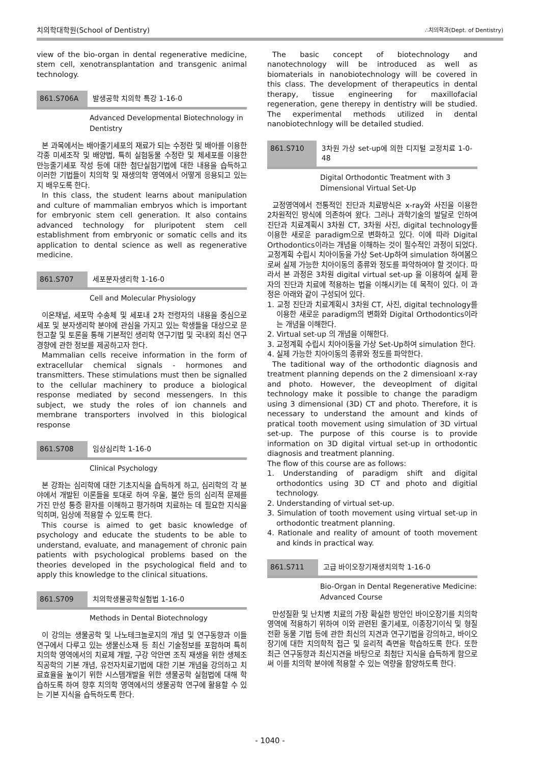치의학대학원(School of Dentistry) ∴치의학과(Dept. of Dentistry)
view of the bio-organ in dental regenerative medicine, stem cell, xenotransplantation and transgenic animal technology.
861.S706A 발생공학 치의학 특강 1-16-0
Advanced Developmental Biotechnology in Dentistry
본 과목에서는 배아줄기세포의 재료가 되는 수정란 및 배아를 이용한 각종 미세조작 및 배양법, 특히 실험동물 수정란 및 체세포를 이용한 만능줄기세포 작성 등에 대한 첨단실험기법에 대한 내용을 습득하고 이러한 기법들이 치의학 및 재생의학 영역에서 어떻게 응용되고 있는 지 배우도록 한다.
In this class, the student learns about manipulation and culture of mammalian embryos which is important for embryonic stem cell generation. It also contains advanced technology for pluripotent stem cell establishment from embryonic or somatic cells and its application to dental science as well as regenerative medicine.
861.S707 세포분자생리학 1-16-0
Cell and Molecular Physiology
이온채널, 세포막 수송체 및 세포내 2차 전령자의 내용을 중심으로 세포 및 분자생리학 분야에 관심을 가지고 있는 학생들을 대상으로 문헌고찰 및 토론을 통해 기본적인 생리학 연구기법 및 국내외 최신 연구경향에 관한 정보를 제공하고자 한다.
Mammalian cells receive information in the form of extracellular chemical signals - hormones and transmitters. These stimulations must then be signalled to the cellular machinery to produce a biological response mediated by second messengers. In this subject, we study the roles of ion channels and membrane transporters involved in this biological response
861.S708 임상심리학 1-16-0
Clinical Psychology
본 강좌는 심리학에 대한 기초지식을 습득하게 하고, 심리학의 각 분야에서 개발된 이론들을 토대로 하여 우울, 불안 등의 심리적 문제를 가진 만성 통증 환자를 이해하고 평가하며 치료하는 데 필요한 지식을 익히며, 임상에 적용할 수 있도록 한다.
This course is aimed to get basic knowledge of psychology and educate the students to be able to understand, evaluate, and management of chronic pain patients with psychological problems based on the theories developed in the psychological field and to apply this knowledge to the clinical situations.
861.S709 치의학생물공학실험법 1-16-0
Methods in Dental Biotechnology
이 강의는 생물공학 및 나노테크놀로지의 개념 및 연구동향과 이들 연구에서 다루고 있는 생물신소재 등 최신 기술정보를 포함하며 특히 치의학 영역에서의 치료제 개발, 구강 악안면 조직 재생을 위한 생체조직공학의 기본 개념, 유전자치료기법에 대한 기본 개념을 강의하고 치료효율을 높이기 위한 시스템개발을 위한 생물공학 실험법에 대해 학습하도록 하여 향후 치의학 영역에서의 생물공학 연구에 활용할 수 있는 기본 지식을 습득하도록 한다.
The basic concept of biotechnology and nanotechnology will be introduced as well as biomaterials in nanobiotechnology will be covered in this class. The development of therapeutics in dental therapy, tissue engineering for maxillofacial regeneration, gene therepy in dentistry will be studied. The experimental methods utilized in dental nanobiotechnlogy will be detailed studied.
861.S710 3차원 가상 set-up에 의한 디지털 교정치료 1-0-48
Digital Orthodontic Treatment with 3 Dimensional Virtual Set-Up
교정영역에서 전통적인 진단과 치료방식은 x-ray와 사진을 이용한 2차원적인 방식에 의존하여 왔다. 그러나 과학기술의 발달로 인하여 진단과 치료계획시 3차원 CT, 3차원 사진, digital technology를 이용한 새로운 paradigm으로 변화하고 있다. 이에 따라 Digital Orthodontics이라는 개념을 이해하는 것이 필수적인 과정이 되었다. 교정계획 수립시 치아이동을 가상 Set-Up하여 simulation 하여봄으로써 실제 가능한 치아이동의 종류와 정도를 파악하여야 할 것이다. 따라서 본 과정은 3차원 digital virtual set-up 을 이용하여 실제 환자의 진단과 치료에 적용하는 법을 이해시키는 데 목적이 있다. 이 과정은 아래와 같이 구성되어 있다.
1. 교정 진단과 치료계획시 3차원 CT, 사진, digital technology를 이용한 새로운 paradigm의 변화와 Digital Orthodontics이라는 개념을 이해한다.
2. Virtual set-up 의 개념을 이해한다.
3. 교정계획 수립시 치아이동을 가상 Set-Up하여 simulation 한다.
4. 실제 가능한 치아이동의 종류와 정도를 파악한다.
The taditional way of the orthodontic diagnosis and treatment planning depends on the 2 dimensioanl x-ray and photo. However, the deveoplment of digital technology make it possible to change the paradigm using 3 dimensional (3D) CT and photo. Therefore, it is necessary to understand the amount and kinds of pratical tooth movement using simulation of 3D virtual set-up. The purpose of this course is to provide information on 3D digital virtual set-up in orthodontic diagnosis and treatment planning.
The flow of this course are as follows:
1. Understanding of paradigm shift and digital orthodontics using 3D CT and photo and digitial technology.
2. Understanding of virtual set-up.
3. Simulation of tooth movement using virtual set-up in orthodontic treatment planning.
4. Rationale and reality of amount of tooth movement and kinds in practical way.
861.S711 고급 바이오장기재생치의학 1-16-0
Bio-Organ in Dental Regenerative Medicine: Advanced Course
만성질환 및 난치병 치료의 가장 확실한 방안인 바이오장기를 치의학 영역에 적용하기 위하여 이와 관련된 줄기세포, 이종장기이식 및 형질전환 동물 기법 등에 관한 최신의 지견과 연구기법을 강의하고, 바이오장기에 대한 치의학적 접근 및 윤리적 측면을 학습하도록 한다. 또한 최근 연구동향과 최신지견을 바탕으로 최첨단 지식을 습득하게 함으로써 이를 치의학 분야에 적용할 수 있는 역량을 함양하도록 한다.
- 1040 -